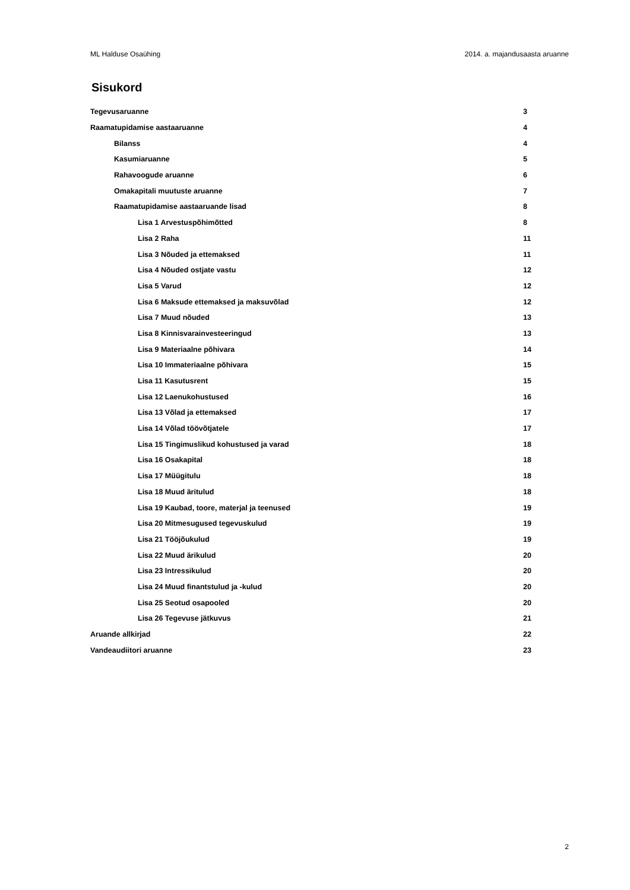ML Halduse Osaühing 2014. a. majandusaasta aruanne
Sisukord
Tegevusaruanne 3
Raamatupidamise aastaaruanne 4
Bilanss 4
Kasumiaruanne 5
Rahavoogude aruanne 6
Omakapitali muutuste aruanne 7
Raamatupidamise aastaaruande lisad 8
Lisa 1 Arvestuspõhimõtted 8
Lisa 2 Raha 11
Lisa 3 Nõuded ja ettemaksed 11
Lisa 4 Nõuded ostjate vastu 12
Lisa 5 Varud 12
Lisa 6 Maksude ettemaksed ja maksuvõlad 12
Lisa 7 Muud nõuded 13
Lisa 8 Kinnisvarainvesteeringud 13
Lisa 9 Materiaalne põhivara 14
Lisa 10 Immateriaalne põhivara 15
Lisa 11 Kasutusrent 15
Lisa 12 Laenukohustused 16
Lisa 13 Võlad ja ettemaksed 17
Lisa 14 Võlad töövõtjatele 17
Lisa 15 Tingimuslikud kohustused ja varad 18
Lisa 16 Osakapital 18
Lisa 17 Müügitulu 18
Lisa 18 Muud äritulud 18
Lisa 19 Kaubad, toore, materjal ja teenused 19
Lisa 20 Mitmesugused tegevuskulud 19
Lisa 21 Tööjõukulud 19
Lisa 22 Muud ärikulud 20
Lisa 23 Intressikulud 20
Lisa 24 Muud finantstulud ja -kulud 20
Lisa 25 Seotud osapooled 20
Lisa 26 Tegevuse jätkuvus 21
Aruande allkirjad 22
Vandeaudiitori aruanne 23
2